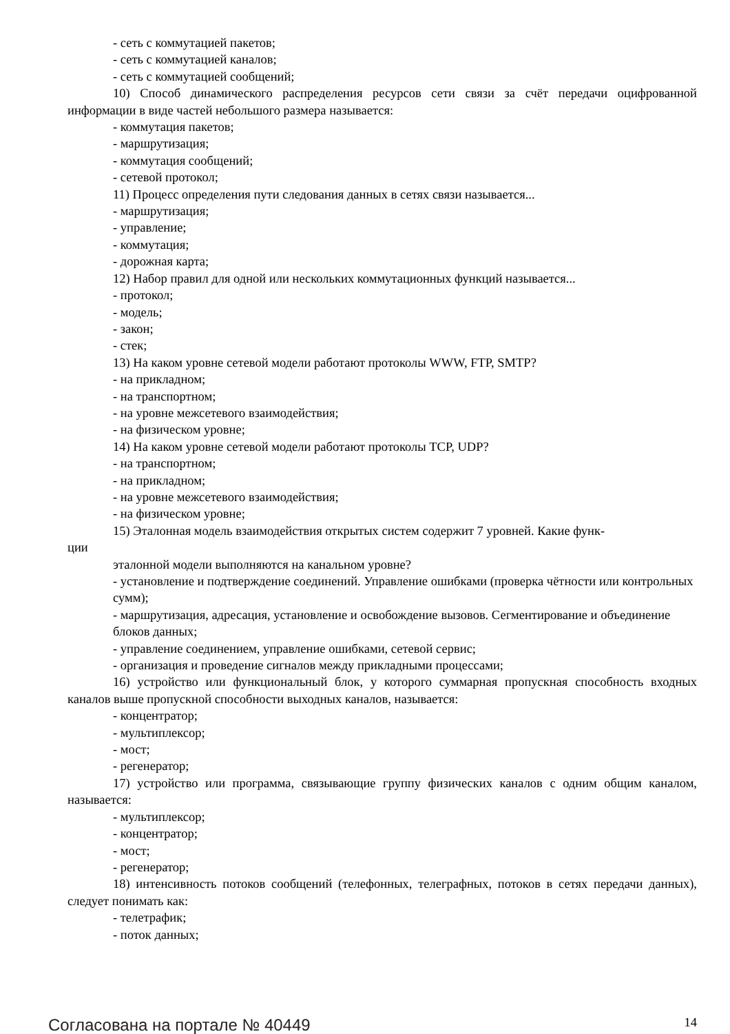- сеть с коммутацией пакетов;
- сеть с коммутацией каналов;
- сеть с коммутацией сообщений;
10) Способ динамического распределения ресурсов сети связи за счёт передачи оцифрованной информации в виде частей небольшого размера называется:
- коммутация пакетов;
- маршрутизация;
- коммутация сообщений;
- сетевой протокол;
11) Процесс определения пути следования данных в сетях связи называется...
- маршрутизация;
- управление;
- коммутация;
- дорожная карта;
12) Набор правил для одной или нескольких коммутационных функций называется...
- протокол;
- модель;
- закон;
- стек;
13) На каком уровне сетевой модели работают протоколы WWW, FTP, SMTP?
- на прикладном;
- на транспортном;
- на уровне межсетевого взаимодействия;
- на физическом уровне;
14) На каком уровне сетевой модели работают протоколы TCP, UDP?
- на транспортном;
- на прикладном;
- на уровне межсетевого взаимодействия;
- на физическом уровне;
15) Эталонная модель взаимодействия открытых систем содержит 7 уровней. Какие функ-
ции
эталонной модели выполняются на канальном уровне?
- установление и подтверждение соединений. Управление ошибками (проверка чётности или контрольных сумм);
- маршрутизация, адресация, установление и освобождение вызовов. Сегментирование и объединение блоков данных;
- управление соединением, управление ошибками, сетевой сервис;
- организация и проведение сигналов между прикладными процессами;
16) устройство или функциональный блок, у которого суммарная пропускная способность входных каналов выше пропускной способности выходных каналов, называется:
- концентратор;
- мультиплексор;
- мост;
- регенератор;
17) устройство или программа, связывающие группу физических каналов с одним общим каналом, называется:
- мультиплексор;
- концентратор;
- мост;
- регенератор;
18) интенсивность потоков сообщений (телефонных, телеграфных, потоков в сетях передачи данных), следует понимать как:
- телетрафик;
- поток данных;
Согласована на портале № 40449 14